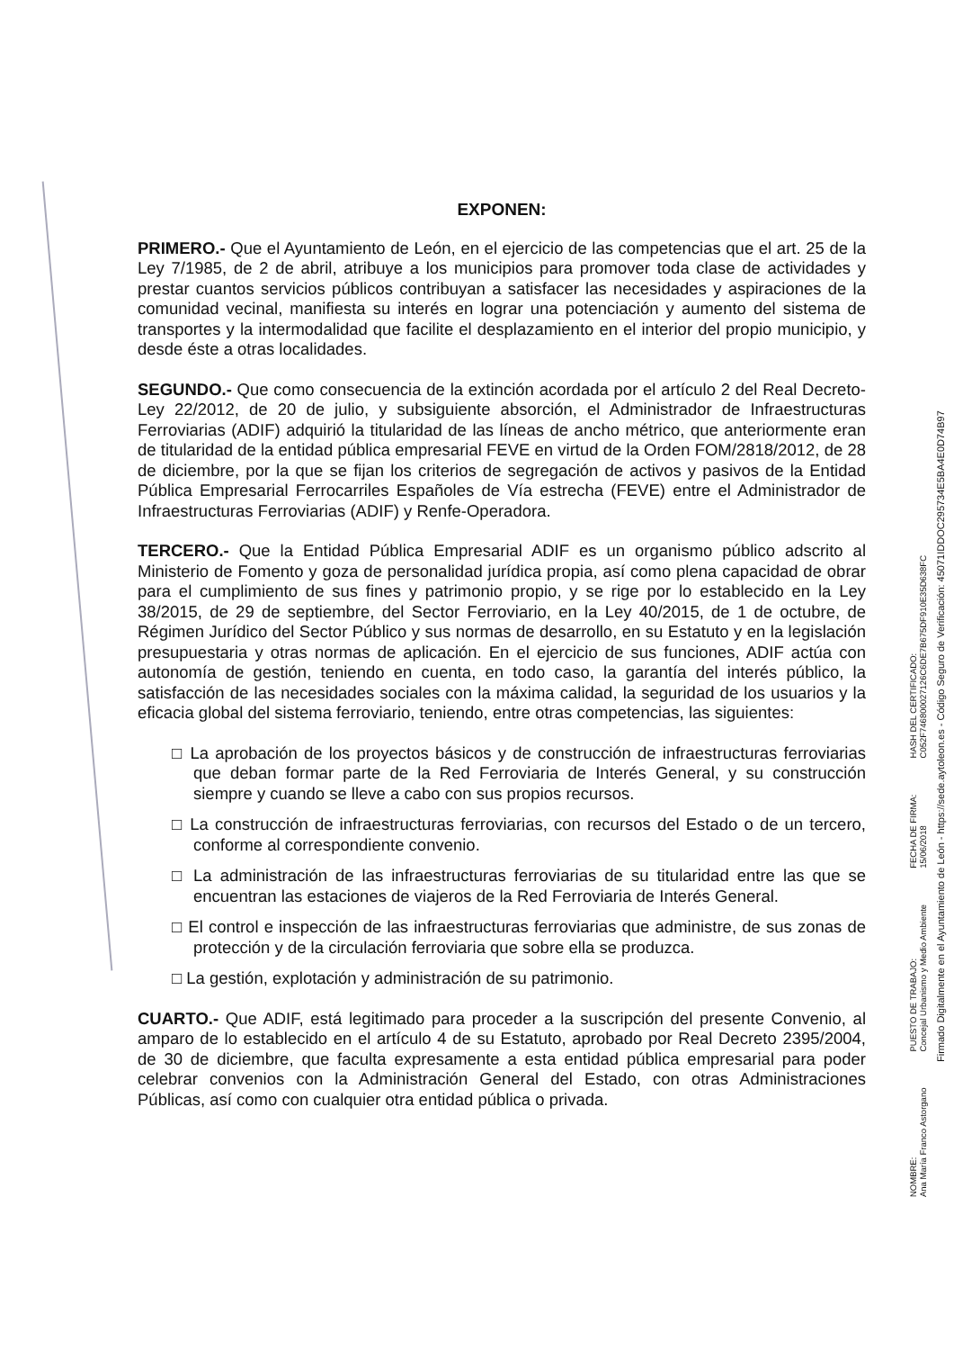EXPONEN:
PRIMERO.- Que el Ayuntamiento de León, en el ejercicio de las competencias que el art. 25 de la Ley 7/1985, de 2 de abril, atribuye a los municipios para promover toda clase de actividades y prestar cuantos servicios públicos contribuyan a satisfacer las necesidades y aspiraciones de la comunidad vecinal, manifiesta su interés en lograr una potenciación y aumento del sistema de transportes y la intermodalidad que facilite el desplazamiento en el interior del propio municipio, y desde éste a otras localidades.
SEGUNDO.- Que como consecuencia de la extinción acordada por el artículo 2 del Real Decreto-Ley 22/2012, de 20 de julio, y subsiguiente absorción, el Administrador de Infraestructuras Ferroviarias (ADIF) adquirió la titularidad de las líneas de ancho métrico, que anteriormente eran de titularidad de la entidad pública empresarial FEVE en virtud de la Orden FOM/2818/2012, de 28 de diciembre, por la que se fijan los criterios de segregación de activos y pasivos de la Entidad Pública Empresarial Ferrocarriles Españoles de Vía estrecha (FEVE) entre el Administrador de Infraestructuras Ferroviarias (ADIF) y Renfe-Operadora.
TERCERO.- Que la Entidad Pública Empresarial ADIF es un organismo público adscrito al Ministerio de Fomento y goza de personalidad jurídica propia, así como plena capacidad de obrar para el cumplimiento de sus fines y patrimonio propio, y se rige por lo establecido en la Ley 38/2015, de 29 de septiembre, del Sector Ferroviario, en la Ley 40/2015, de 1 de octubre, de Régimen Jurídico del Sector Público y sus normas de desarrollo, en su Estatuto y en la legislación presupuestaria y otras normas de aplicación. En el ejercicio de sus funciones, ADIF actúa con autonomía de gestión, teniendo en cuenta, en todo caso, la garantía del interés público, la satisfacción de las necesidades sociales con la máxima calidad, la seguridad de los usuarios y la eficacia global del sistema ferroviario, teniendo, entre otras competencias, las siguientes:
□ La aprobación de los proyectos básicos y de construcción de infraestructuras ferroviarias que deban formar parte de la Red Ferroviaria de Interés General, y su construcción siempre y cuando se lleve a cabo con sus propios recursos.
□ La construcción de infraestructuras ferroviarias, con recursos del Estado o de un tercero, conforme al correspondiente convenio.
□ La administración de las infraestructuras ferroviarias de su titularidad entre las que se encuentran las estaciones de viajeros de la Red Ferroviaria de Interés General.
□ El control e inspección de las infraestructuras ferroviarias que administre, de sus zonas de protección y de la circulación ferroviaria que sobre ella se produzca.
□ La gestión, explotación y administración de su patrimonio.
CUARTO.- Que ADIF, está legitimado para proceder a la suscripción del presente Convenio, al amparo de lo establecido en el artículo 4 de su Estatuto, aprobado por Real Decreto 2395/2004, de 30 de diciembre, que faculta expresamente a esta entidad pública empresarial para poder celebrar convenios con la Administración General del Estado, con otras Administraciones Públicas, así como con cualquier otra entidad pública o privada.
NOMBRE:
Ana María Franco Astorgano
PUESTO DE TRABAJO:
Concejal Urbanismo y Medio Ambiente
FECHA DE FIRMA:
15/06/2018
HASH DEL CERTIFICADO:
C052F746800027126C6DE7B675DF910E35D638FC
Firmado Digitalmente en el Ayuntamiento de León - https://sede.aytoleon.es - Código Seguro de Verificación: 45071IDDOC295734E5BA4E0D74B97